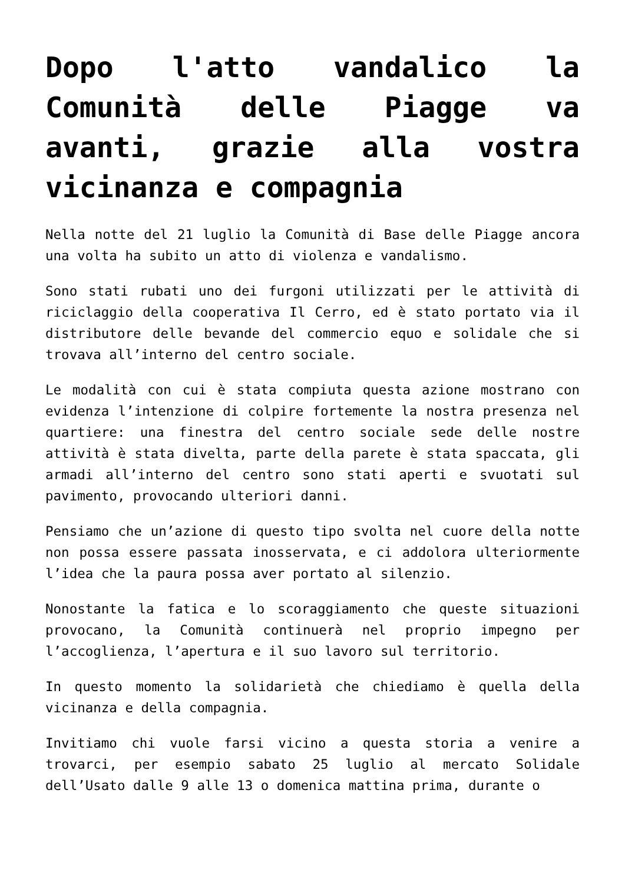Dopo l'atto vandalico la Comunità delle Piagge va avanti, grazie alla vostra vicinanza e compagnia
Nella notte del 21 luglio la Comunità di Base delle Piagge ancora una volta ha subito un atto di violenza e vandalismo.
Sono stati rubati uno dei furgoni utilizzati per le attività di riciclaggio della cooperativa Il Cerro, ed è stato portato via il distributore delle bevande del commercio equo e solidale che si trovava all’interno del centro sociale.
Le modalità con cui è stata compiuta questa azione mostrano con evidenza l’intenzione di colpire fortemente la nostra presenza nel quartiere: una finestra del centro sociale sede delle nostre attività è stata divelta, parte della parete è stata spaccata, gli armadi all’interno del centro sono stati aperti e svuotati sul pavimento, provocando ulteriori danni.
Pensiamo che un’azione di questo tipo svolta nel cuore della notte non possa essere passata inosservata, e ci addolora ulteriormente l’idea che la paura possa aver portato al silenzio.
Nonostante la fatica e lo scoraggiamento che queste situazioni provocano, la Comunità continuerà nel proprio impegno per l’accoglienza, l’apertura e il suo lavoro sul territorio.
In questo momento la solidarietà che chiediamo è quella della vicinanza e della compagnia.
Invitiamo chi vuole farsi vicino a questa storia a venire a trovarci, per esempio sabato 25 luglio al mercato Solidale dell’Usato dalle 9 alle 13 o domenica mattina prima, durante o